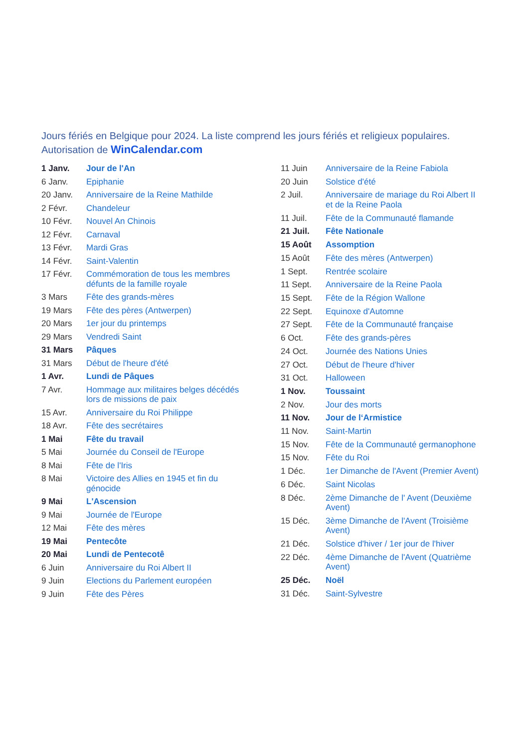Jours fériés en Belgique pour 2024. La liste comprend les jours fériés et religieux populaires.
Autorisation de WinCalendar.com
| 1 Janv. | Jour de l'An |
| 6 Janv. | Epiphanie |
| 20 Janv. | Anniversaire de la Reine Mathilde |
| 2 Févr. | Chandeleur |
| 10 Févr. | Nouvel An Chinois |
| 12 Févr. | Carnaval |
| 13 Févr. | Mardi Gras |
| 14 Févr. | Saint-Valentin |
| 17 Févr. | Commémoration de tous les membres défunts de la famille royale |
| 3 Mars | Fête des grands-mères |
| 19 Mars | Fête des pères (Antwerpen) |
| 20 Mars | 1er jour du printemps |
| 29 Mars | Vendredi Saint |
| 31 Mars | Pâques |
| 31 Mars | Début de l'heure d'été |
| 1 Avr. | Lundi de Pâques |
| 7 Avr. | Hommage aux militaires belges décédés lors de missions de paix |
| 15 Avr. | Anniversaire du Roi Philippe |
| 18 Avr. | Fête des secrétaires |
| 1 Mai | Fête du travail |
| 5 Mai | Journée du Conseil de l'Europe |
| 8 Mai | Fête de l'Iris |
| 8 Mai | Victoire des Allies en 1945 et fin du génocide |
| 9 Mai | L'Ascension |
| 9 Mai | Journée de l'Europe |
| 12 Mai | Fête des mères |
| 19 Mai | Pentecôte |
| 20 Mai | Lundi de Pentecotê |
| 6 Juin | Anniversaire du Roi Albert II |
| 9 Juin | Elections du Parlement européen |
| 9 Juin | Fête des Pères |
| 11 Juin | Anniversaire de la Reine Fabiola |
| 20 Juin | Solstice d'été |
| 2 Juil. | Anniversaire de mariage du Roi Albert II et de la Reine Paola |
| 11 Juil. | Fête de la Communauté flamande |
| 21 Juil. | Fête Nationale |
| 15 Août | Assomption |
| 15 Août | Fête des mères (Antwerpen) |
| 1 Sept. | Rentrée scolaire |
| 11 Sept. | Anniversaire de la Reine Paola |
| 15 Sept. | Fête de la Région Wallone |
| 22 Sept. | Equinoxe d'Automne |
| 27 Sept. | Fête de la Communauté française |
| 6 Oct. | Fête des grands-pères |
| 24 Oct. | Journée des Nations Unies |
| 27 Oct. | Début de l'heure d'hiver |
| 31 Oct. | Halloween |
| 1 Nov. | Toussaint |
| 2 Nov. | Jour des morts |
| 11 Nov. | Jour de l‘Armistice |
| 11 Nov. | Saint-Martin |
| 15 Nov. | Fête de la Communauté germanophone |
| 15 Nov. | Fête du Roi |
| 1 Déc. | 1er Dimanche de l'Avent (Premier Avent) |
| 6 Déc. | Saint Nicolas |
| 8 Déc. | 2ème Dimanche de l' Avent (Deuxième Avent) |
| 15 Déc. | 3ème Dimanche de l'Avent (Troisième Avent) |
| 21 Déc. | Solstice d'hiver / 1er jour de l'hiver |
| 22 Déc. | 4ème Dimanche de l'Avent (Quatrième Avent) |
| 25 Déc. | Noël |
| 31 Déc. | Saint-Sylvestre |